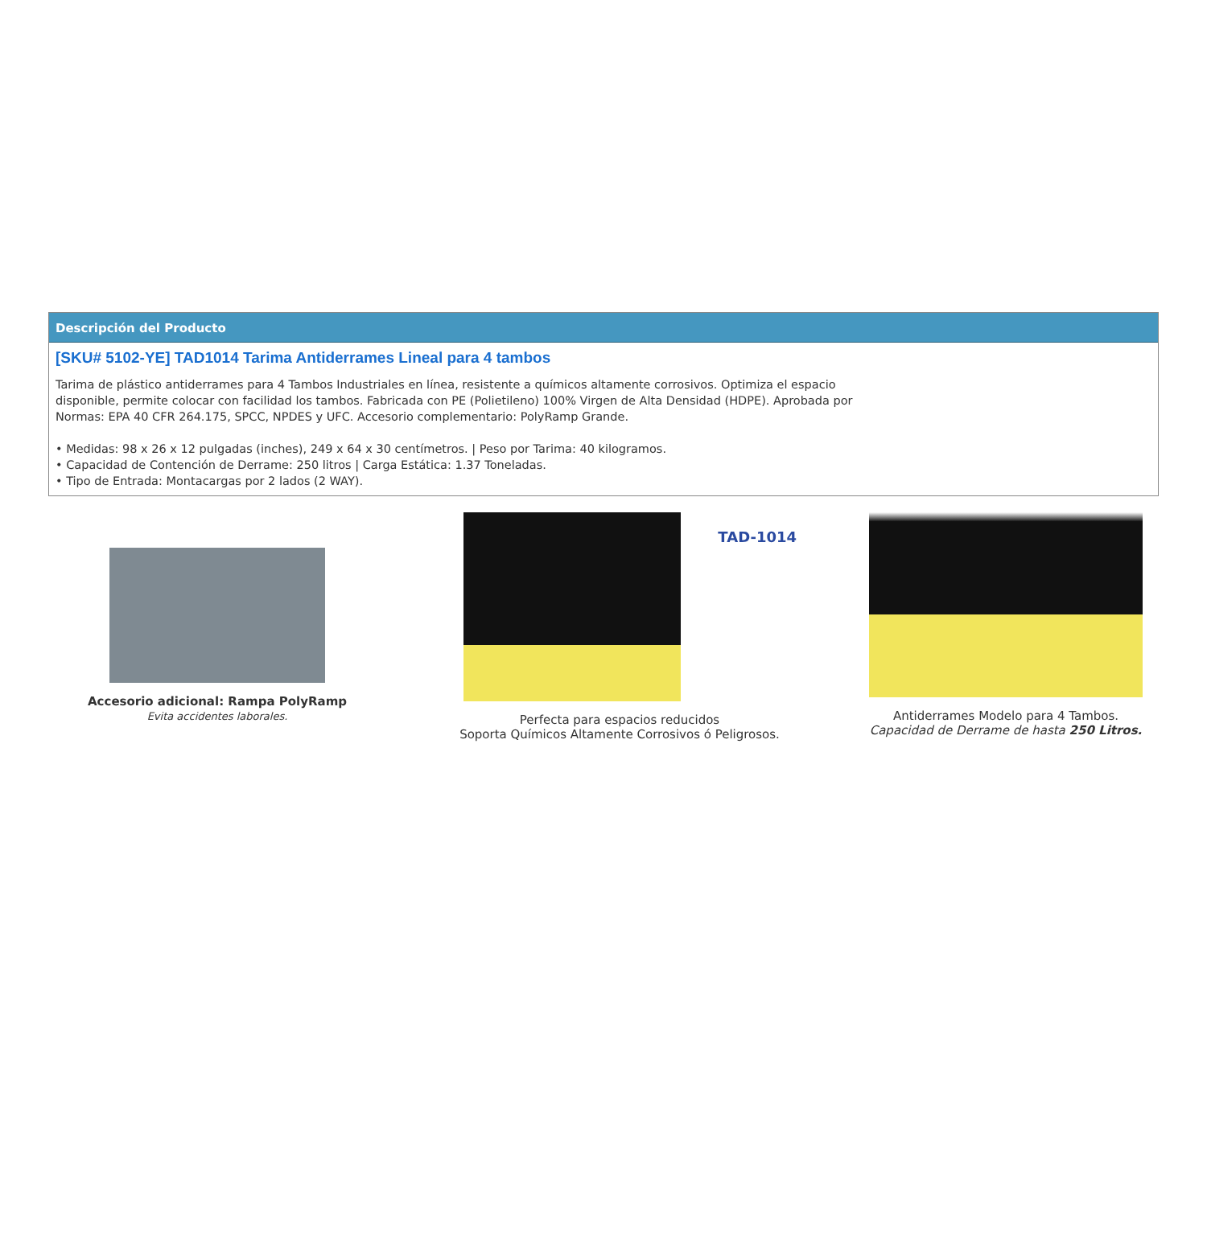Descripción del Producto
[SKU# 5102-YE] TAD1014 Tarima Antiderrames Lineal para 4 tambos
Tarima de plástico antiderrames para 4 Tambos Industriales en línea, resistente a químicos altamente corrosivos. Optimiza el espacio disponible, permite colocar con facilidad los tambos. Fabricada con PE (Polietileno) 100% Virgen de Alta Densidad (HDPE). Aprobada por Normas: EPA 40 CFR 264.175, SPCC, NPDES y UFC. Accesorio complementario: PolyRamp Grande.
• Medidas: 98 x 26 x 12 pulgadas (inches), 249 x 64 x 30 centímetros. | Peso por Tarima: 40 kilogramos.
• Capacidad de Contención de Derrame: 250 litros | Carga Estática: 1.37 Toneladas.
• Tipo de Entrada: Montacargas por 2 lados (2 WAY).
Accesorio adicional: Rampa PolyRamp
Evita accidentes laborales.
TAD-1014
Perfecta para espacios reducidos
Soporta Químicos Altamente Corrosivos ó Peligrosos.
Antiderrames Modelo para 4 Tambos.
Capacidad de Derrame de hasta 250 Litros.